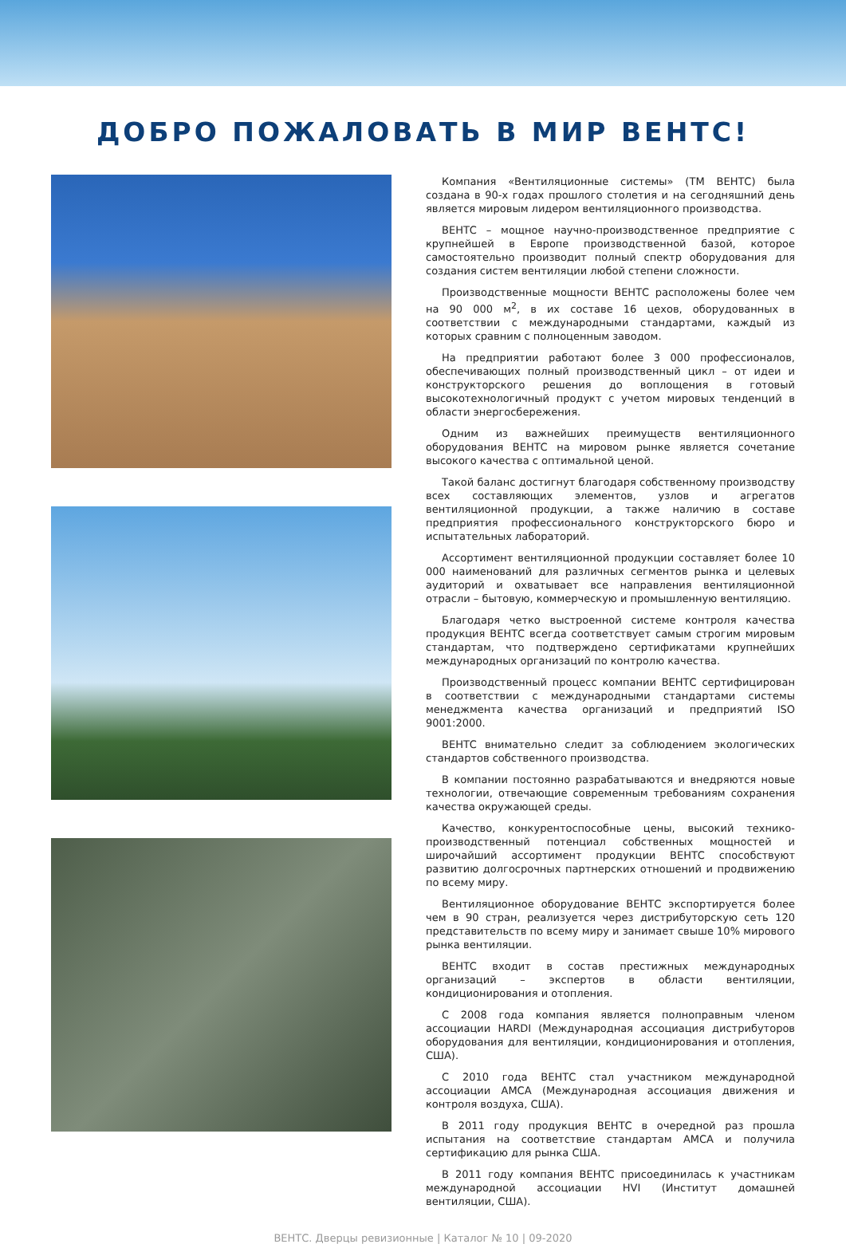ДОБРО ПОЖАЛОВАТЬ В МИР ВЕНТС!
Компания «Вентиляционные системы» (ТМ ВЕНТС) была создана в 90-х годах прошлого столетия и на сегодняшний день является мировым лидером вентиляционного производства.
ВЕНТС – мощное научно-производственное предприятие с крупнейшей в Европе производственной базой, которое самостоятельно производит полный спектр оборудования для создания систем вентиляции любой степени сложности.
Производственные мощности ВЕНТС расположены более чем на 90 000 м<sup>2</sup>, в их составе 16 цехов, оборудованных в соответствии с международными стандартами, каждый из которых сравним с полноценным заводом.
На предприятии работают более 3 000 профессионалов, обеспечивающих полный производственный цикл – от идеи и конструкторского решения до воплощения в готовый высокотехнологичный продукт с учетом мировых тенденций в области энергосбережения.
Одним из важнейших преимуществ вентиляционного оборудования ВЕНТС на мировом рынке является сочетание высокого качества с оптимальной ценой.
Такой баланс достигнут благодаря собственному производству всех составляющих элементов, узлов и агрегатов вентиляционной продукции, а также наличию в составе предприятия профессионального конструкторского бюро и испытательных лабораторий.
Ассортимент вентиляционной продукции составляет более 10 000 наименований для различных сегментов рынка и целевых аудиторий и охватывает все направления вентиляционной отрасли – бытовую, коммерческую и промышленную вентиляцию.
Благодаря четко выстроенной системе контроля качества продукция ВЕНТС всегда соответствует самым строгим мировым стандартам, что подтверждено сертификатами крупнейших международных организаций по контролю качества.
Производственный процесс компании ВЕНТС сертифицирован в соответствии с международными стандартами системы менеджмента качества организаций и предприятий ISO 9001:2000.
ВЕНТС внимательно следит за соблюдением экологических стандартов собственного производства.
В компании постоянно разрабатываются и внедряются новые технологии, отвечающие современным требованиям сохранения качества окружающей среды.
Качество, конкурентоспособные цены, высокий технико-производственный потенциал собственных мощностей и широчайший ассортимент продукции ВЕНТС способствуют развитию долгосрочных партнерских отношений и продвижению по всему миру.
Вентиляционное оборудование ВЕНТС экспортируется более чем в 90 стран, реализуется через дистрибуторскую сеть 120 представительств по всему миру и занимает свыше 10% мирового рынка вентиляции.
ВЕНТС входит в состав престижных международных организаций – экспертов в области вентиляции, кондиционирования и отопления.
С 2008 года компания является полноправным членом ассоциации HARDI (Международная ассоциация дистрибуторов оборудования для вентиляции, кондиционирования и отопления, США).
С 2010 года ВЕНТС стал участником международной ассоциации AMCA (Международная ассоциация движения и контроля воздуха, США).
В 2011 году продукция ВЕНТС в очередной раз прошла испытания на соответствие стандартам AMCA и получила сертификацию для рынка США.
В 2011 году компания ВЕНТС присоединилась к участникам международной ассоциации HVI (Институт домашней вентиляции, США).
ВЕНТС. Дверцы ревизионные | Каталог № 10 | 09-2020